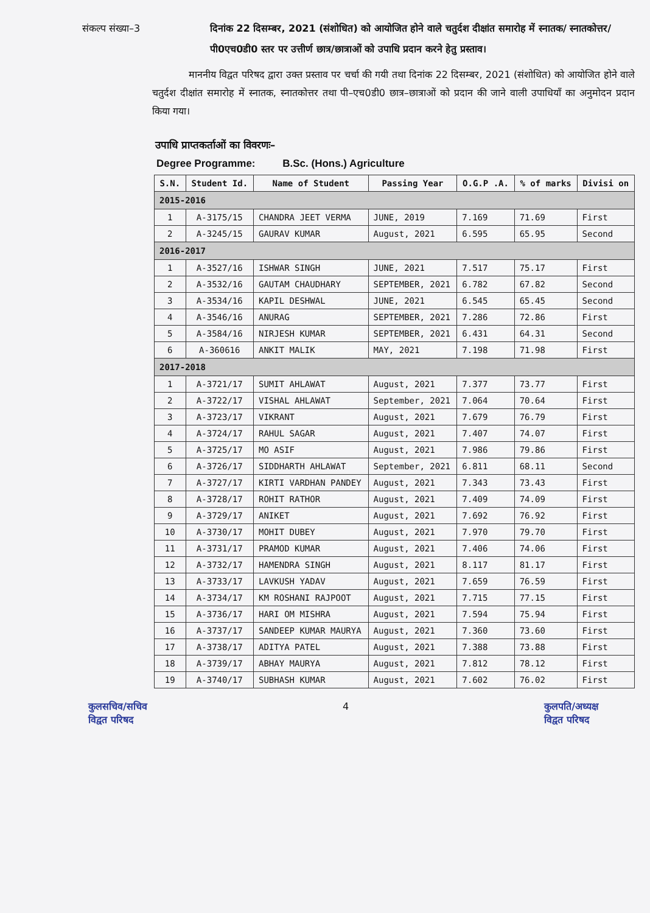संकल्प संख्या–3 दिनांक 22 दिसम्बर, 2021 (संशोधित) को आयोजित होने वाले चतुर्दश दीक्षांत समारोह में स्नातक/ स्नातकोत्तर/पी0एच0डी0 स्तर पर उत्तीर्ण छात्र/छात्राओं को उपाधि प्रदान करने हेतु प्रस्ताव।
माननीय विद्वत परिषद द्वारा उक्त प्रस्ताव पर चर्चा की गयी तथा दिनांक 22 दिसम्बर, 2021 (संशोधित) को आयोजित होने वाले चतुर्दश दीक्षांत समारोह में स्नातक, स्नातकोत्तर तथा पी–एच0डी0 छात्र–छात्राओं को प्रदान की जाने वाली उपाधियाँ का अनुमोदन प्रदान किया गया।
उपाधि प्राप्तकर्ताओं का विवरणः–
Degree Programme: B.Sc. (Hons.) Agriculture
| S.N. | Student Id. | Name of Student | Passing Year | O.G.P .A. | % of marks | Divisi on |
| --- | --- | --- | --- | --- | --- | --- |
| 2015-2016 | | | | | | |
| 1 | A-3175/15 | CHANDRA JEET VERMA | JUNE, 2019 | 7.169 | 71.69 | First |
| 2 | A-3245/15 | GAURAV KUMAR | August, 2021 | 6.595 | 65.95 | Second |
| 2016-2017 | | | | | | |
| 1 | A-3527/16 | ISHWAR SINGH | JUNE, 2021 | 7.517 | 75.17 | First |
| 2 | A-3532/16 | GAUTAM CHAUDHARY | SEPTEMBER, 2021 | 6.782 | 67.82 | Second |
| 3 | A-3534/16 | KAPIL DESHWAL | JUNE, 2021 | 6.545 | 65.45 | Second |
| 4 | A-3546/16 | ANURAG | SEPTEMBER, 2021 | 7.286 | 72.86 | First |
| 5 | A-3584/16 | NIRJESH KUMAR | SEPTEMBER, 2021 | 6.431 | 64.31 | Second |
| 6 | A-360616 | ANKIT MALIK | MAY, 2021 | 7.198 | 71.98 | First |
| 2017-2018 | | | | | | |
| 1 | A-3721/17 | SUMIT AHLAWAT | August, 2021 | 7.377 | 73.77 | First |
| 2 | A-3722/17 | VISHAL AHLAWAT | September, 2021 | 7.064 | 70.64 | First |
| 3 | A-3723/17 | VIKRANT | August, 2021 | 7.679 | 76.79 | First |
| 4 | A-3724/17 | RAHUL SAGAR | August, 2021 | 7.407 | 74.07 | First |
| 5 | A-3725/17 | MO ASIF | August, 2021 | 7.986 | 79.86 | First |
| 6 | A-3726/17 | SIDDHARTH AHLAWAT | September, 2021 | 6.811 | 68.11 | Second |
| 7 | A-3727/17 | KIRTI VARDHAN PANDEY | August, 2021 | 7.343 | 73.43 | First |
| 8 | A-3728/17 | ROHIT RATHOR | August, 2021 | 7.409 | 74.09 | First |
| 9 | A-3729/17 | ANIKET | August, 2021 | 7.692 | 76.92 | First |
| 10 | A-3730/17 | MOHIT DUBEY | August, 2021 | 7.970 | 79.70 | First |
| 11 | A-3731/17 | PRAMOD KUMAR | August, 2021 | 7.406 | 74.06 | First |
| 12 | A-3732/17 | HAMENDRA SINGH | August, 2021 | 8.117 | 81.17 | First |
| 13 | A-3733/17 | LAVKUSH YADAV | August, 2021 | 7.659 | 76.59 | First |
| 14 | A-3734/17 | KM ROSHANI RAJPOOT | August, 2021 | 7.715 | 77.15 | First |
| 15 | A-3736/17 | HARI OM MISHRA | August, 2021 | 7.594 | 75.94 | First |
| 16 | A-3737/17 | SANDEEP KUMAR MAURYA | August, 2021 | 7.360 | 73.60 | First |
| 17 | A-3738/17 | ADITYA PATEL | August, 2021 | 7.388 | 73.88 | First |
| 18 | A-3739/17 | ABHAY MAURYA | August, 2021 | 7.812 | 78.12 | First |
| 19 | A-3740/17 | SUBHASH KUMAR | August, 2021 | 7.602 | 76.02 | First |
कुलसचिव/सचिव
विद्वत परिषद
4 कुलपति/अध्यक्ष
विद्वत परिषद